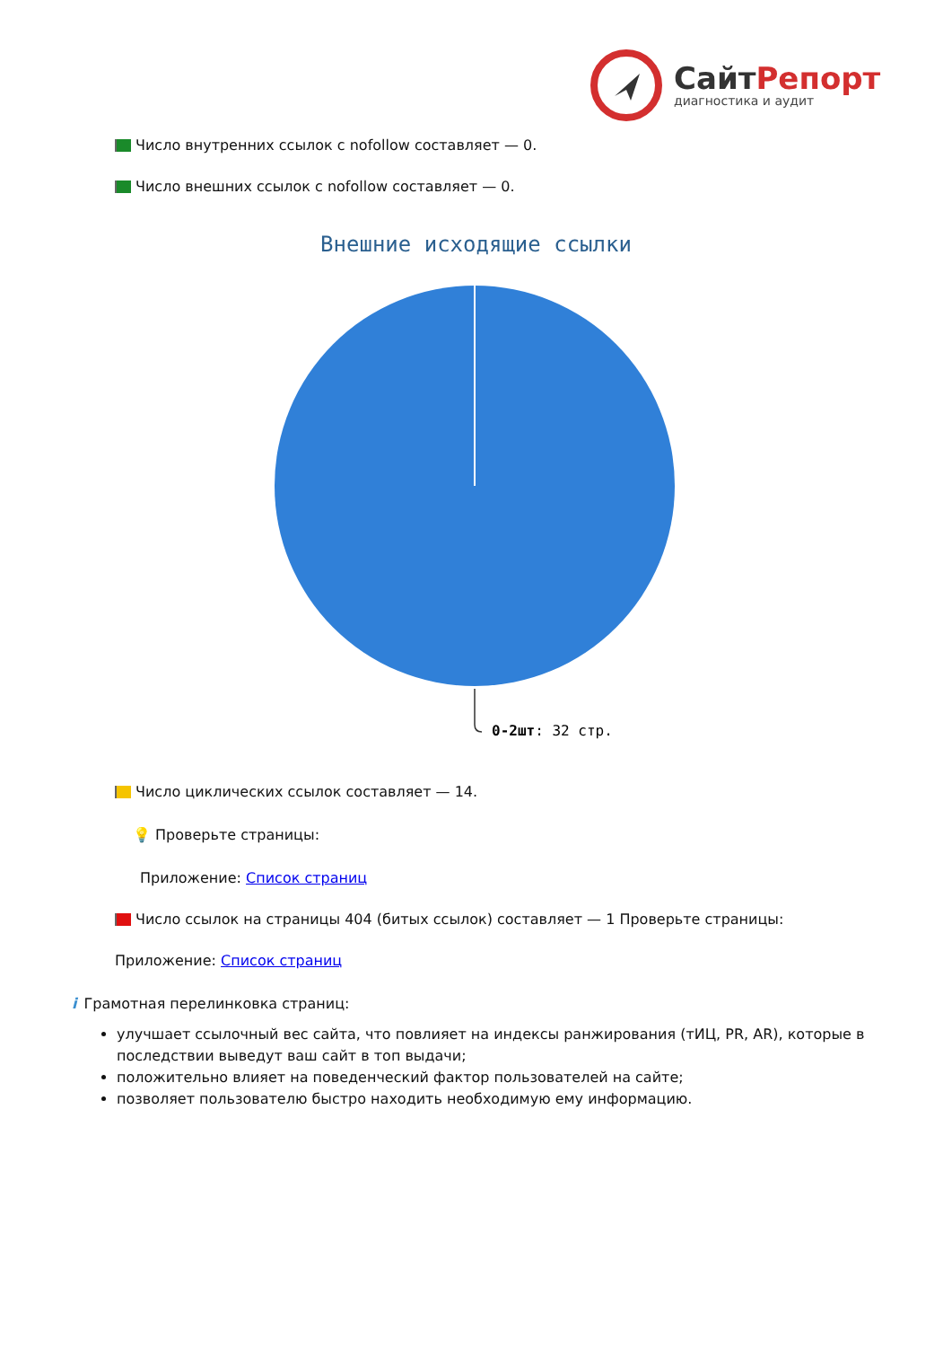СайтРепорт
диагностика и аудит
Число внутренних ссылок с nofollow составляет — 0.
Число внешних ссылок с nofollow составляет — 0.
Внешние исходящие ссылки
0-2шт: 32 стр.
Число циклических ссылок составляет — 14.
💡 Проверьте страницы:
Приложение: Список страниц
Число ссылок на страницы 404 (битых ссылок) составляет — 1 Проверьте страницы:
Приложение: Список страниц
i Грамотная перелинковка страниц:
улучшает ссылочный вес сайта, что повлияет на индексы ранжирования (тИЦ, PR, AR), которые в последствии выведут ваш сайт в топ выдачи;
положительно влияет на поведенческий фактор пользователей на сайте;
позволяет пользователю быстро находить необходимую ему информацию.